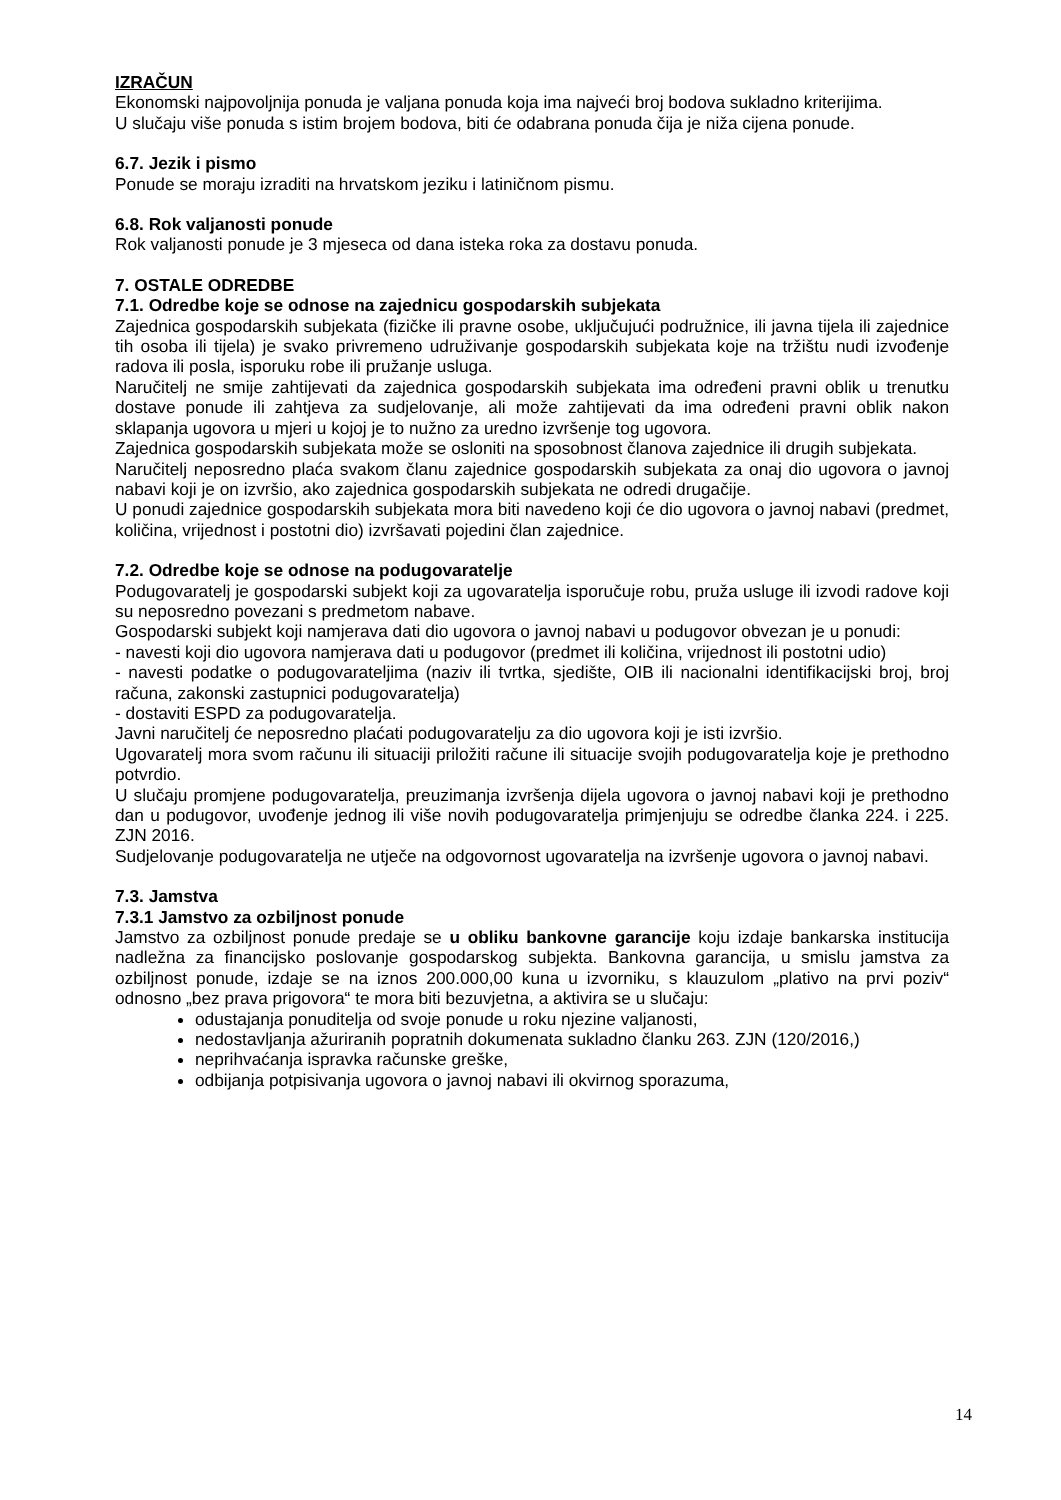IZRAČUN
Ekonomski najpovoljnija ponuda je valjana ponuda koja ima najveći broj bodova sukladno kriterijima.
U slučaju više ponuda s istim brojem bodova, biti će odabrana ponuda čija je niža cijena ponude.
6.7. Jezik i pismo
Ponude se moraju izraditi na hrvatskom jeziku i latiničnom pismu.
6.8. Rok valjanosti ponude
Rok valjanosti ponude je 3 mjeseca od dana isteka roka za dostavu ponuda.
7. OSTALE ODREDBE
7.1. Odredbe koje se odnose na zajednicu gospodarskih subjekata
Zajednica gospodarskih subjekata (fizičke ili pravne osobe, uključujući podružnice, ili javna tijela ili zajednice tih osoba ili tijela) je svako privremeno udruživanje gospodarskih subjekata koje na tržištu nudi izvođenje radova ili posla, isporuku robe ili pružanje usluga.
Naručitelj ne smije zahtijevati da zajednica gospodarskih subjekata ima određeni pravni oblik u trenutku dostave ponude ili zahtjeva za sudjelovanje, ali može zahtijevati da ima određeni pravni oblik nakon sklapanja ugovora u mjeri u kojoj je to nužno za uredno izvršenje tog ugovora.
Zajednica gospodarskih subjekata može se osloniti na sposobnost članova zajednice ili drugih subjekata.
Naručitelj neposredno plaća svakom članu zajednice gospodarskih subjekata za onaj dio ugovora o javnoj nabavi koji je on izvršio, ako zajednica gospodarskih subjekata ne odredi drugačije.
U ponudi zajednice gospodarskih subjekata mora biti navedeno koji će dio ugovora o javnoj nabavi (predmet, količina, vrijednost i postotni dio) izvršavati pojedini član zajednice.
7.2. Odredbe koje se odnose na podugovaratelje
Podugovaratelj je gospodarski subjekt koji za ugovaratelja isporučuje robu, pruža usluge ili izvodi radove koji su neposredno povezani s predmetom nabave.
Gospodarski subjekt koji namjerava dati dio ugovora o javnoj nabavi u podugovor obvezan je u ponudi:
- navesti koji dio ugovora namjerava dati u podugovor (predmet ili količina, vrijednost ili postotni udio)
- navesti podatke o podugovarateljima (naziv ili tvrtka, sjedište, OIB ili nacionalni identifikacijski broj, broj računa, zakonski zastupnici podugovaratelja)
- dostaviti ESPD za podugovaratelja.
Javni naručitelj će neposredno plaćati podugovaratelju za dio ugovora koji je isti izvršio.
Ugovaratelj mora svom računu ili situaciji priložiti račune ili situacije svojih podugovaratelja koje je prethodno potvrdio.
U slučaju promjene podugovaratelja, preuzimanja izvršenja dijela ugovora o javnoj nabavi koji je prethodno dan u podugovor, uvođenje jednog ili više novih podugovaratelja primjenjuju se odredbe članka 224. i 225. ZJN 2016.
Sudjelovanje podugovaratelja ne utječe na odgovornost ugovaratelja na izvršenje ugovora o javnoj nabavi.
7.3. Jamstva
7.3.1 Jamstvo za ozbiljnost ponude
Jamstvo za ozbiljnost ponude predaje se u obliku bankovne garancije koju izdaje bankarska institucija nadležna za financijsko poslovanje gospodarskog subjekta. Bankovna garancija, u smislu jamstva za ozbiljnost ponude, izdaje se na iznos 200.000,00 kuna u izvorniku, s klauzulom „plativo na prvi poziv“ odnosno „bez prava prigovora“ te mora biti bezuvjetna, a aktivira se u slučaju:
odustajanja ponuditelja od svoje ponude u roku njezine valjanosti,
nedostavljanja ažuriranih popratnih dokumenata sukladno članku 263. ZJN (120/2016,)
neprihvaćanja ispravka računske greške,
odbijanja potpisivanja ugovora o javnoj nabavi ili okvirnog sporazuma,
14